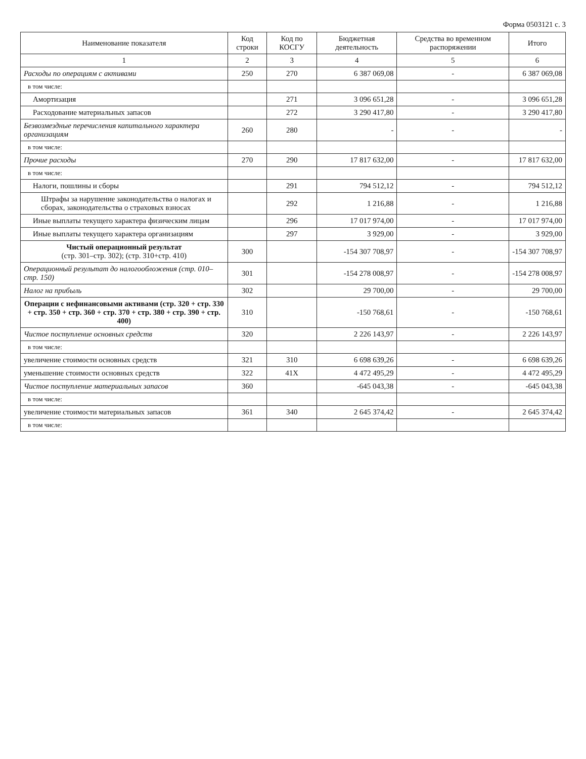Форма 0503121 с. 3
| Наименование показателя | Код строки | Код по КОСГУ | Бюджетная деятельность | Средства во временном распоряжении | Итого |
| --- | --- | --- | --- | --- | --- |
| 1 | 2 | 3 | 4 | 5 | 6 |
| Расходы по операциям с активами | 250 | 270 | 6 387 069,08 | - | 6 387 069,08 |
| в том числе: | | | | | |
| Амортизация | | 271 | 3 096 651,28 | - | 3 096 651,28 |
| Расходование материальных запасов | | 272 | 3 290 417,80 | - | 3 290 417,80 |
| Безвозмездные перечисления капитального характера организациям | 260 | 280 | - | - | - |
| в том числе: | | | | | |
| Прочие расходы | 270 | 290 | 17 817 632,00 | - | 17 817 632,00 |
| в том числе: | | | | | |
| Налоги, пошлины и сборы | | 291 | 794 512,12 | - | 794 512,12 |
| Штрафы за нарушение законодательства о налогах и сборах, законодательства о страховых взносах | | 292 | 1 216,88 | - | 1 216,88 |
| Иные выплаты текущего характера физическим лицам | | 296 | 17 017 974,00 | - | 17 017 974,00 |
| Иные выплаты текущего характера организациям | | 297 | 3 929,00 | - | 3 929,00 |
| Чистый операционный результат (стр. 301–стр. 302); (стр. 310+стр. 410) | 300 | | -154 307 708,97 | - | -154 307 708,97 |
| Операционный результат до налогообложения (стр. 010–стр. 150) | 301 | | -154 278 008,97 | - | -154 278 008,97 |
| Налог на прибыль | 302 | | 29 700,00 | - | 29 700,00 |
| Операции с нефинансовыми активами (стр. 320 + стр. 330 + стр. 350 + стр. 360 + стр. 370 + стр. 380 + стр. 390 + стр. 400) | 310 | | -150 768,61 | - | -150 768,61 |
| Чистое поступление основных средств | 320 | | 2 226 143,97 | - | 2 226 143,97 |
| в том числе: | | | | | |
| увеличение стоимости основных средств | 321 | 310 | 6 698 639,26 | - | 6 698 639,26 |
| уменьшение стоимости основных средств | 322 | 41X | 4 472 495,29 | - | 4 472 495,29 |
| Чистое поступление материальных запасов | 360 | | -645 043,38 | - | -645 043,38 |
| в том числе: | | | | | |
| увеличение стоимости материальных запасов | 361 | 340 | 2 645 374,42 | - | 2 645 374,42 |
| в том числе: | | | | | |